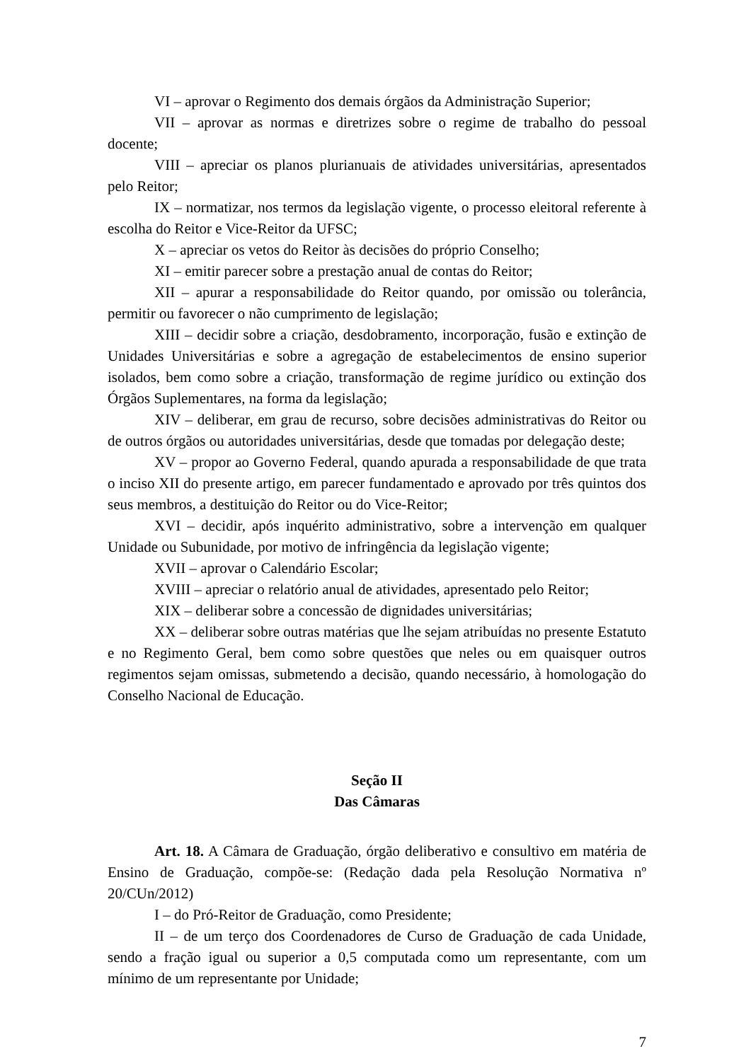VI – aprovar o Regimento dos demais órgãos da Administração Superior;
VII – aprovar as normas e diretrizes sobre o regime de trabalho do pessoal docente;
VIII – apreciar os planos plurianuais de atividades universitárias, apresentados pelo Reitor;
IX – normatizar, nos termos da legislação vigente, o processo eleitoral referente à escolha do Reitor e Vice-Reitor da UFSC;
X – apreciar os vetos do Reitor às decisões do próprio Conselho;
XI – emitir parecer sobre a prestação anual de contas do Reitor;
XII – apurar a responsabilidade do Reitor quando, por omissão ou tolerância, permitir ou favorecer o não cumprimento de legislação;
XIII – decidir sobre a criação, desdobramento, incorporação, fusão e extinção de Unidades Universitárias e sobre a agregação de estabelecimentos de ensino superior isolados, bem como sobre a criação, transformação de regime jurídico ou extinção dos Órgãos Suplementares, na forma da legislação;
XIV – deliberar, em grau de recurso, sobre decisões administrativas do Reitor ou de outros órgãos ou autoridades universitárias, desde que tomadas por delegação deste;
XV – propor ao Governo Federal, quando apurada a responsabilidade de que trata o inciso XII do presente artigo, em parecer fundamentado e aprovado por três quintos dos seus membros, a destituição do Reitor ou do Vice-Reitor;
XVI – decidir, após inquérito administrativo, sobre a intervenção em qualquer Unidade ou Subunidade, por motivo de infringência da legislação vigente;
XVII – aprovar o Calendário Escolar;
XVIII – apreciar o relatório anual de atividades, apresentado pelo Reitor;
XIX – deliberar sobre a concessão de dignidades universitárias;
XX – deliberar sobre outras matérias que lhe sejam atribuídas no presente Estatuto e no Regimento Geral, bem como sobre questões que neles ou em quaisquer outros regimentos sejam omissas, submetendo a decisão, quando necessário, à homologação do Conselho Nacional de Educação.
Seção II
Das Câmaras
Art. 18. A Câmara de Graduação, órgão deliberativo e consultivo em matéria de Ensino de Graduação, compõe-se: (Redação dada pela Resolução Normativa nº 20/CUn/2012)
I – do Pró-Reitor de Graduação, como Presidente;
II – de um terço dos Coordenadores de Curso de Graduação de cada Unidade, sendo a fração igual ou superior a 0,5 computada como um representante, com um mínimo de um representante por Unidade;
7